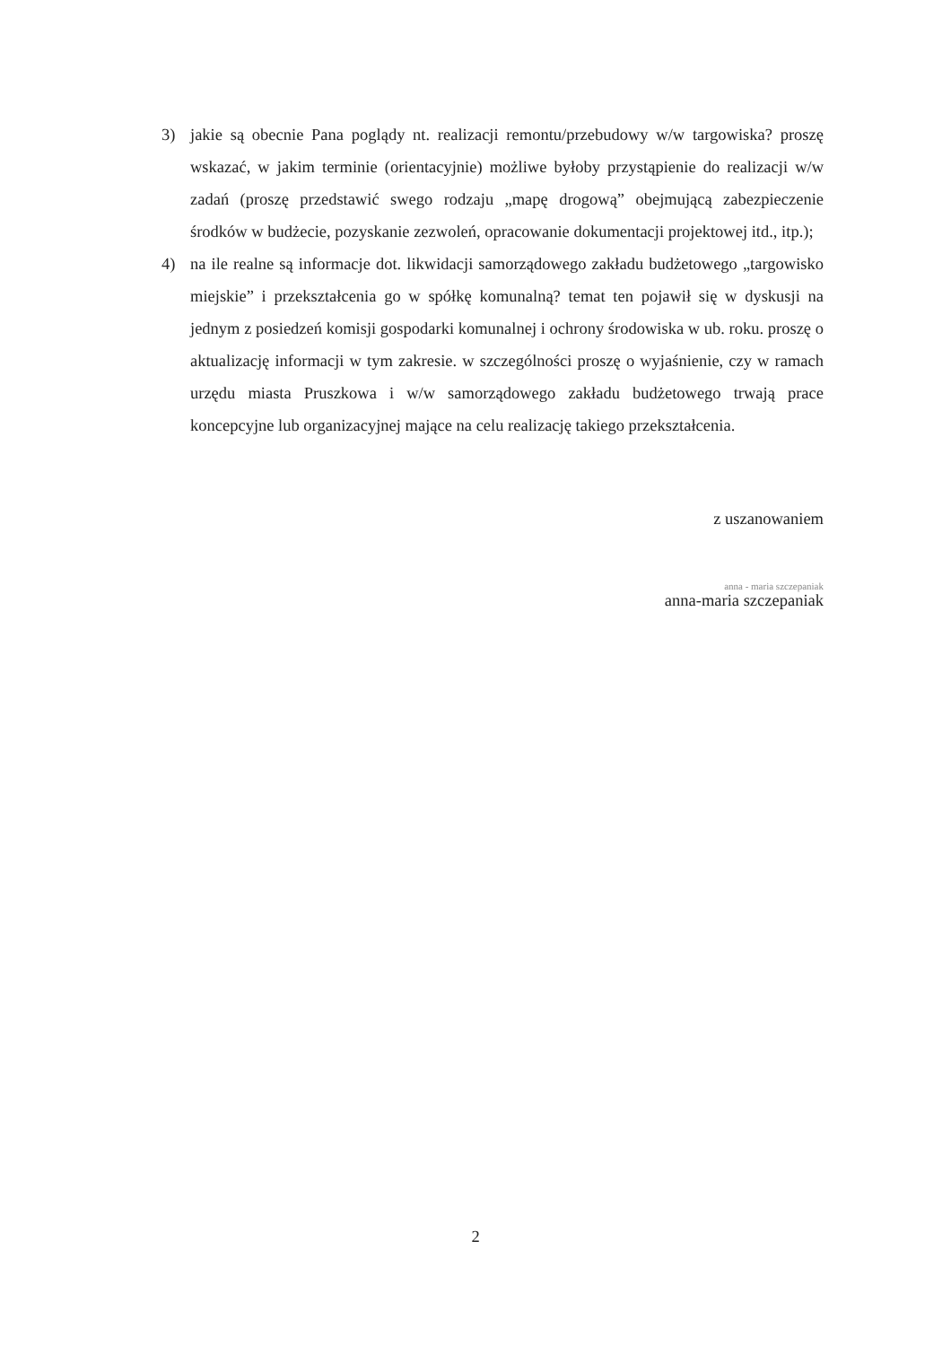3) jakie są obecnie Pana poglądy nt. realizacji remontu/przebudowy w/w targowiska? proszę wskazać, w jakim terminie (orientacyjnie) możliwe byłoby przystąpienie do realizacji w/w zadań (proszę przedstawić swego rodzaju „mapę drogową” obejmującą zabezpieczenie środków w budżecie, pozyskanie zezwoleń, opracowanie dokumentacji projektowej itd., itp.);
4) na ile realne są informacje dot. likwidacji samorządowego zakładu budżetowego „targowisko miejskie” i przekształcenia go w spółkę komunalną? temat ten pojawił się w dyskusji na jednym z posiedzeń komisji gospodarki komunalnej i ochrony środowiska w ub. roku. proszę o aktualizację informacji w tym zakresie. w szczególności proszę o wyjaśnienie, czy w ramach urzędu miasta Pruszkowa i w/w samorządowego zakładu budżetowego trwają prace koncepcyjne lub organizacyjnej mające na celu realizację takiego przekształcenia.
z uszanowaniem
anna - maria szczepaniak
anna-maria szczepaniak
2